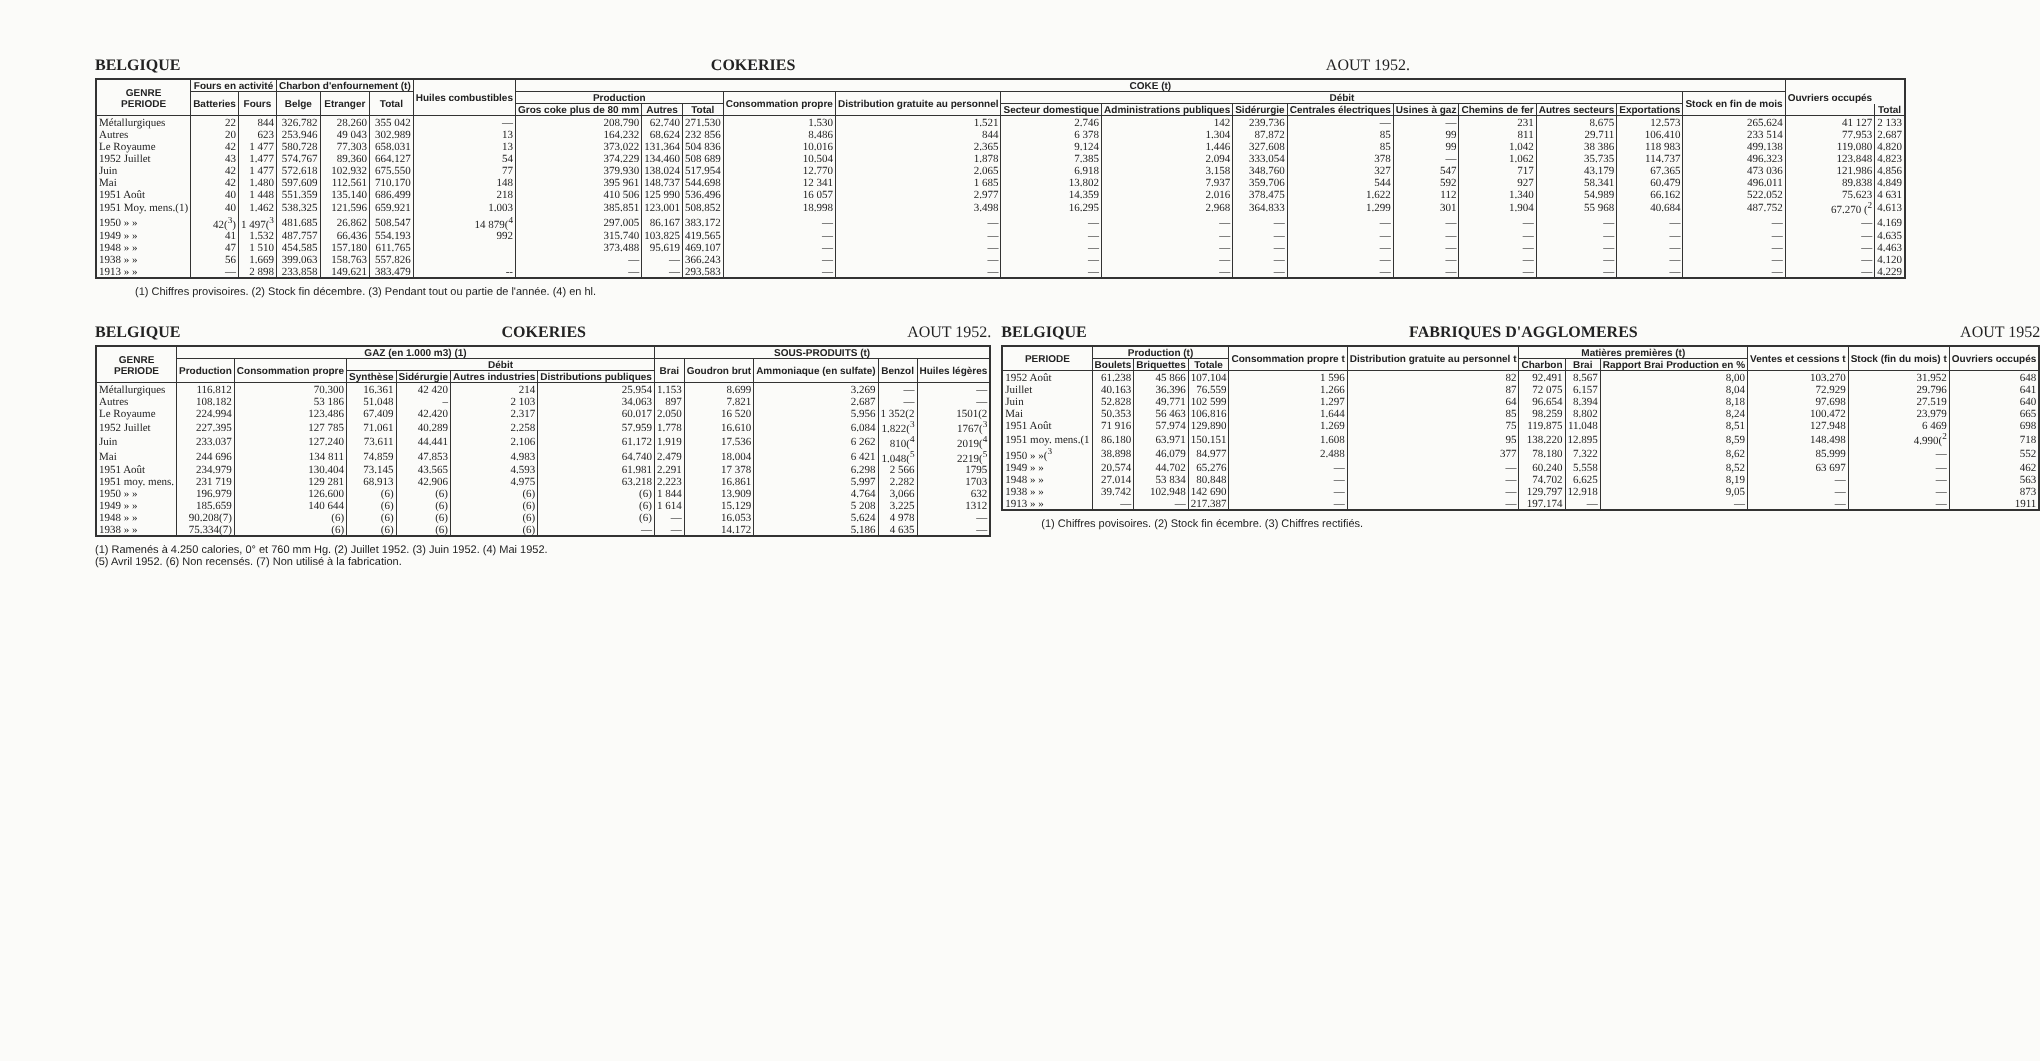BELGIQUE COKERIES AOUT 1952.
| GENRE PERIODE | Fours en activité | | Charbon d'enfournement (t) | | | Huiles combustibles | COKE (t) | | | | | | | | | | | | | | Ouvriers occupés | |
| --- | --- | --- | --- | --- | --- | --- | --- | --- | --- | --- | --- | --- | --- | --- | --- | --- | --- | --- | --- | --- | --- | --- |
| | Batteries | Fours | Belge | Etranger | Total | | Production | | | Consommation propre | Distribution gratuite au personnel | Débit | | | | | | | | Stock en fin de mois | | |
| | | | | | | | Gros coke plus de 80 mm | Autres | Total | | | Secteur domestique | Administrations publiques | Sidérurgie | Centrales électriques | Usines à gaz | Chemins de fer | Autres secteurs | Exportations | | | Total |
| Métallurgiques | 22 | 844 | 326.782 | 28.260 | 355 042 | — | 208.790 | 62.740 | 271.530 | 1.530 | 1.521 | 2.746 | 142 | 239.736 | — | — | 231 | 8.675 | 12.573 | 265.624 | 41 127 | 2 133 |
| Autres | 20 | 623 | 253.946 | 49 043 | 302.989 | 13 | 164.232 | 68.624 | 232 856 | 8.486 | 844 | 6 378 | 1.304 | 87.872 | 85 | 99 | 811 | 29.711 | 106.410 | 233 514 | 77.953 | 2.687 |
| Le Royaume | 42 | 1 477 | 580.728 | 77.303 | 658.031 | 13 | 373.022 | 131.364 | 504 836 | 10.016 | 2.365 | 9.124 | 1.446 | 327.608 | 85 | 99 | 1.042 | 38 386 | 118 983 | 499.138 | 119.080 | 4.820 |
| 1952 Juillet | 43 | 1.477 | 574.767 | 89.360 | 664.127 | 54 | 374.229 | 134.460 | 508 689 | 10.504 | 1.878 | 7.385 | 2.094 | 333.054 | 378 | — | 1.062 | 35.735 | 114.737 | 496.323 | 123.848 | 4.823 |
| Juin | 42 | 1 477 | 572.618 | 102.932 | 675.550 | 77 | 379.930 | 138.024 | 517.954 | 12.770 | 2.065 | 6.918 | 3.158 | 348.760 | 327 | 547 | 717 | 43.179 | 67.365 | 473 036 | 121.986 | 4.856 |
| Mai | 42 | 1.480 | 597.609 | 112.561 | 710.170 | 148 | 395 961 | 148.737 | 544.698 | 12 341 | 1 685 | 13.802 | 7.937 | 359.706 | 544 | 592 | 927 | 58.341 | 60.479 | 496.011 | 89.838 | 4.849 |
| 1951 Août | 40 | 1 448 | 551.359 | 135.140 | 686.499 | 218 | 410 506 | 125 990 | 536.496 | 16 057 | 2.977 | 14.359 | 2.016 | 378.475 | 1.622 | 112 | 1.340 | 54.989 | 66.162 | 522.052 | 75.623 | 4 631 |
| 1951 Moy. mens.(1) | 40 | 1.462 | 538.325 | 121.596 | 659.921 | 1.003 | 385.851 | 123.001 | 508.852 | 18.998 | 3.498 | 16.295 | 2.968 | 364.833 | 1.299 | 301 | 1.904 | 55 968 | 40.684 | 487.752 | 67.270 (<sup>2</sup> | 4.613 |
| 1950 » » | 42(<sup>3</sup>) | 1 497(<sup>3</sup> | 481.685 | 26.862 | 508.547 | 14 879(<sup>4</sup> | 297.005 | 86.167 | 383.172 | — | — | — | — | — | — | — | — | — | — | — | — | 4.169 |
| 1949 » » | 41 | 1.532 | 487.757 | 66.436 | 554.193 | 992 | 315.740 | 103.825 | 419.565 | — | — | — | — | — | — | — | — | — | — | — | — | 4.635 |
| 1948 » » | 47 | 1 510 | 454.585 | 157.180 | 611.765 | | 373.488 | 95.619 | 469.107 | — | — | — | — | — | — | — | — | — | — | — | — | 4.463 |
| 1938 » » | 56 | 1.669 | 399.063 | 158.763 | 557.826 | | — | — | 366.243 | — | — | — | — | — | — | — | — | — | — | — | — | 4.120 |
| 1913 » » | — | 2 898 | 233.858 | 149.621 | 383.479 | -- | — | — | 293.583 | — | — | — | — | — | — | — | — | — | — | — | — | 4.229 |
(1) Chiffres provisoires. (2) Stock fin décembre. (3) Pendant tout ou partie de l'année. (4) en hl.
BELGIQUE COKERIES AOUT 1952.
| GENRE PERIODE | GAZ (en 1.000 m3) (1) | | | | | | SOUS-PRODUITS (t) | | | | |
| --- | --- | --- | --- | --- | --- | --- | --- | --- | --- | --- | --- |
| | Production | Consommation propre | Débit | | | | Brai | Goudron brut | Ammoniaque (en sulfate) | Benzol | Huiles légères |
| | | | Synthèse | Sidérurgie | Autres industries | Distributions publiques | | | | | |
| Métallurgiques | 116.812 | 70.300 | 16.361 | 42 420 | 214 | 25.954 | 1.153 | 8.699 | 3.269 | — | — |
| Autres | 108.182 | 53 186 | 51.048 | – | 2 103 | 34.063 | 897 | 7.821 | 2.687 | — | — |
| Le Royaume | 224.994 | 123.486 | 67.409 | 42.420 | 2.317 | 60.017 | 2.050 | 16 520 | 5.956 | 1 352(2 | 1501(2 |
| 1952 Juillet | 227.395 | 127 785 | 71.061 | 40.289 | 2.258 | 57.959 | 1.778 | 16.610 | 6.084 | 1.822(<sup>3</sup> | 1767(<sup>3</sup> |
| Juin | 233.037 | 127.240 | 73.611 | 44.441 | 2.106 | 61.172 | 1.919 | 17.536 | 6 262 | 810(<sup>4</sup> | 2019(<sup>4</sup> |
| Mai | 244 696 | 134 811 | 74.859 | 47.853 | 4.983 | 64.740 | 2.479 | 18.004 | 6 421 | 1.048(<sup>5</sup> | 2219(<sup>5</sup> |
| 1951 Août | 234.979 | 130.404 | 73.145 | 43.565 | 4.593 | 61.981 | 2.291 | 17 378 | 6.298 | 2 566 | 1795 |
| 1951 moy. mens. | 231 719 | 129 281 | 68.913 | 42.906 | 4.975 | 63.218 | 2.223 | 16.861 | 5.997 | 2.282 | 1703 |
| 1950 » » | 196.979 | 126.600 | (6) | (6) | (6) | (6) | 1 844 | 13.909 | 4.764 | 3,066 | 632 |
| 1949 » » | 185.659 | 140 644 | (6) | (6) | (6) | (6) | 1 614 | 15.129 | 5 208 | 3.225 | 1312 |
| 1948 » » | 90.208(7) | (6) | (6) | (6) | (6) | (6) | — | 16.053 | 5.624 | 4 978 | — |
| 1938 » » | 75.334(7) | (6) | (6) | (6) | (6) | — | — | 14.172 | 5.186 | 4 635 | — |
(1) Ramenés à 4.250 calories, 0° et 760 mm Hg. (2) Juillet 1952. (3) Juin 1952. (4) Mai 1952.
(5) Avril 1952. (6) Non recensés. (7) Non utilisé à la fabrication.
BELGIQUE FABRIQUES D'AGGLOMERES AOUT 1952
| PERIODE | Production (t) | | | Consommation propre t | Distribution gratuite au personnel t | Matières premières (t) | | | Ventes et cessions t | Stock (fin du mois) t | Ouvriers occupés |
| --- | --- | --- | --- | --- | --- | --- | --- | --- | --- | --- | --- |
| | Boulets | Briquettes | Totale | | | Charbon | Brai | Rapport Brai Production en % | | | |
| 1952 Août | 61.238 | 45 866 | 107.104 | 1 596 | 82 | 92.491 | 8.567 | 8,00 | 103.270 | 31.952 | 648 |
| Juillet | 40.163 | 36.396 | 76.559 | 1.266 | 87 | 72 075 | 6.157 | 8,04 | 72.929 | 29.796 | 641 |
| Juin | 52.828 | 49.771 | 102 599 | 1.297 | 64 | 96.654 | 8.394 | 8,18 | 97.698 | 27.519 | 640 |
| Mai | 50.353 | 56 463 | 106.816 | 1.644 | 85 | 98.259 | 8.802 | 8,24 | 100.472 | 23.979 | 665 |
| 1951 Août | 71 916 | 57.974 | 129.890 | 1.269 | 75 | 119.875 | 11.048 | 8,51 | 127.948 | 6 469 | 698 |
| 1951 moy. mens.(1 | 86.180 | 63.971 | 150.151 | 1.608 | 95 | 138.220 | 12.895 | 8,59 | 148.498 | 4.990(<sup>2</sup> | 718 |
| 1950 » »(<sup>3</sup> | 38.898 | 46.079 | 84.977 | 2.488 | 377 | 78.180 | 7.322 | 8,62 | 85.999 | — | 552 |
| 1949 » » | 20.574 | 44.702 | 65.276 | — | — | 60.240 | 5.558 | 8,52 | 63 697 | — | 462 |
| 1948 » » | 27.014 | 53 834 | 80.848 | — | — | 74.702 | 6.625 | 8,19 | — | — | 563 |
| 1938 » » | 39.742 | 102.948 | 142 690 | — | — | 129.797 | 12.918 | 9,05 | — | — | 873 |
| 1913 » » | — | — | 217.387 | — | — | 197.174 | — | — | — | — | 1911 |
(1) Chiffres povisoires. (2) Stock fin écembre. (3) Chiffres rectifiés.